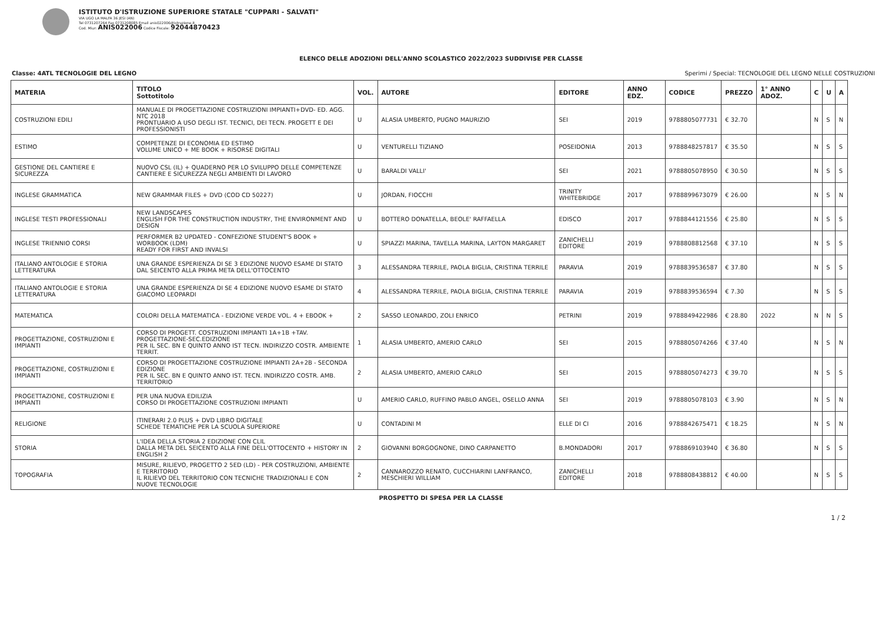ISTITUTO D'ISTRUZIONE SUPERIORE STATALE "CUPPARI - SALVATI"
VIA UGO LA MALFA 36 JESI (AN)
Tel 0731207264 Fax 0731208085 Email anis022006@istruzione.it
Cod. Miur: ANIS022006 Codice Fiscale: 92044870423
ELENCO DELLE ADOZIONI DELL'ANNO SCOLASTICO 2022/2023 SUDDIVISE PER CLASSE
Classe: 4ATL TECNOLOGIE DEL LEGNO Sperimi / Special: TECNOLOGIE DEL LEGNO NELLE COSTRUZIONI
| MATERIA | TITOLO Sottotitolo | VOL. | AUTORE | EDITORE | ANNO EDZ. | CODICE | PREZZO | 1° ANNO ADOZ. | C | U | A |
| --- | --- | --- | --- | --- | --- | --- | --- | --- | --- | --- | --- |
| COSTRUZIONI EDILI | MANUALE DI PROGETTAZIONE COSTRUZIONI IMPIANTI+DVD- ED. AGG. NTC 2018 PRONTUARIO A USO DEGLI IST. TECNICI, DEI TECN. PROGETT E DEI PROFESSIONISTI | U | ALASIA UMBERTO, PUGNO MAURIZIO | SEI | 2019 | 9788805077731 | € 32.70 | | N | S | N |
| ESTIMO | COMPETENZE DI ECONOMIA ED ESTIMO VOLUME UNICO + ME BOOK + RISORSE DIGITALI | U | VENTURELLI TIZIANO | POSEIDONIA | 2013 | 9788848257817 | € 35.50 | | N | S | S |
| GESTIONE DEL CANTIERE E SICUREZZA | NUOVO CSL (IL) + QUADERNO PER LO SVILUPPO DELLE COMPETENZE CANTIERE E SICUREZZA NEGLI AMBIENTI DI LAVORO | U | BARALDI VALLI' | SEI | 2021 | 9788805078950 | € 30.50 | | N | S | S |
| INGLESE GRAMMATICA | NEW GRAMMAR FILES + DVD (COD CD 50227) | U | JORDAN, FIOCCHI | TRINITY WHITEBRIDGE | 2017 | 9788899673079 | € 26.00 | | N | S | N |
| INGLESE TESTI PROFESSIONALI | NEW LANDSCAPES ENGLISH FOR THE CONSTRUCTION INDUSTRY, THE ENVIRONMENT AND DESIGN | U | BOTTERO DONATELLA, BEOLE' RAFFAELLA | EDISCO | 2017 | 9788844121556 | € 25.80 | | N | S | S |
| INGLESE TRIENNIO CORSI | PERFORMER B2 UPDATED - CONFEZIONE STUDENT'S BOOK + WORBOOK (LDM) READY FOR FIRST AND INVALSI | U | SPIAZZI MARINA, TAVELLA MARINA, LAYTON MARGARET | ZANICHELLI EDITORE | 2019 | 9788808812568 | € 37.10 | | N | S | S |
| ITALIANO ANTOLOGIE E STORIA LETTERATURA | UNA GRANDE ESPERIENZA DI SE 3 EDIZIONE NUOVO ESAME DI STATO DAL SEICENTO ALLA PRIMA META DELL'OTTOCENTO | 3 | ALESSANDRA TERRILE, PAOLA BIGLIA, CRISTINA TERRILE | PARAVIA | 2019 | 9788839536587 | € 37.80 | | N | S | S |
| ITALIANO ANTOLOGIE E STORIA LETTERATURA | UNA GRANDE ESPERIENZA DI SE 4 EDIZIONE NUOVO ESAME DI STATO GIACOMO LEOPARDI | 4 | ALESSANDRA TERRILE, PAOLA BIGLIA, CRISTINA TERRILE | PARAVIA | 2019 | 9788839536594 | € 7.30 | | N | S | S |
| MATEMATICA | COLORI DELLA MATEMATICA - EDIZIONE VERDE VOL. 4 + EBOOK + | 2 | SASSO LEONARDO, ZOLI ENRICO | PETRINI | 2019 | 9788849422986 | € 28.80 | 2022 | N | N | S |
| PROGETTAZIONE, COSTRUZIONI E IMPIANTI | CORSO DI PROGETT. COSTRUZIONI IMPIANTI 1A+1B +TAV. PROGETTAZIONE-SEC.EDIZIONE PER IL SEC. BN E QUINTO ANNO IST TECN. INDIRIZZO COSTR. AMBIENTE TERRIT. | 1 | ALASIA UMBERTO, AMERIO CARLO | SEI | 2015 | 9788805074266 | € 37.40 | | N | S | N |
| PROGETTAZIONE, COSTRUZIONI E IMPIANTI | CORSO DI PROGETTAZIONE COSTRUZIONE IMPIANTI 2A+2B - SECONDA EDIZIONE PER IL SEC. BN E QUINTO ANNO IST. TECN. INDIRIZZO COSTR. AMB. TERRITORIO | 2 | ALASIA UMBERTO, AMERIO CARLO | SEI | 2015 | 9788805074273 | € 39.70 | | N | S | S |
| PROGETTAZIONE, COSTRUZIONI E IMPIANTI | PER UNA NUOVA EDILIZIA CORSO DI PROGETTAZIONE COSTRUZIONI IMPIANTI | U | AMERIO CARLO, RUFFINO PABLO ANGEL, OSELLO ANNA | SEI | 2019 | 9788805078103 | € 3.90 | | N | S | N |
| RELIGIONE | ITINERARI 2.0 PLUS + DVD LIBRO DIGITALE SCHEDE TEMATICHE PER LA SCUOLA SUPERIORE | U | CONTADINI M | ELLE DI CI | 2016 | 9788842675471 | € 18.25 | | N | S | N |
| STORIA | L'IDEA DELLA STORIA 2 EDIZIONE CON CLIL DALLA META DEL SEICENTO ALLA FINE DELL'OTTOCENTO + HISTORY IN ENGLISH 2 | 2 | GIOVANNI BORGOGNONE, DINO CARPANETTO | B.MONDADORI | 2017 | 9788869103940 | € 36.80 | | N | S | S |
| TOPOGRAFIA | MISURE, RILIEVO, PROGETTO 2 5ED (LD) - PER COSTRUZIONI, AMBIENTE E TERRITORIO IL RILIEVO DEL TERRITORIO CON TECNICHE TRADIZIONALI E CON NUOVE TECNOLOGIE | 2 | CANNAROZZO RENATO, CUCCHIARINI LANFRANCO, MESCHIERI WILLIAM | ZANICHELLI EDITORE | 2018 | 9788808438812 | € 40.00 | | N | S | S |
PROSPETTO DI SPESA PER LA CLASSE
1 / 2